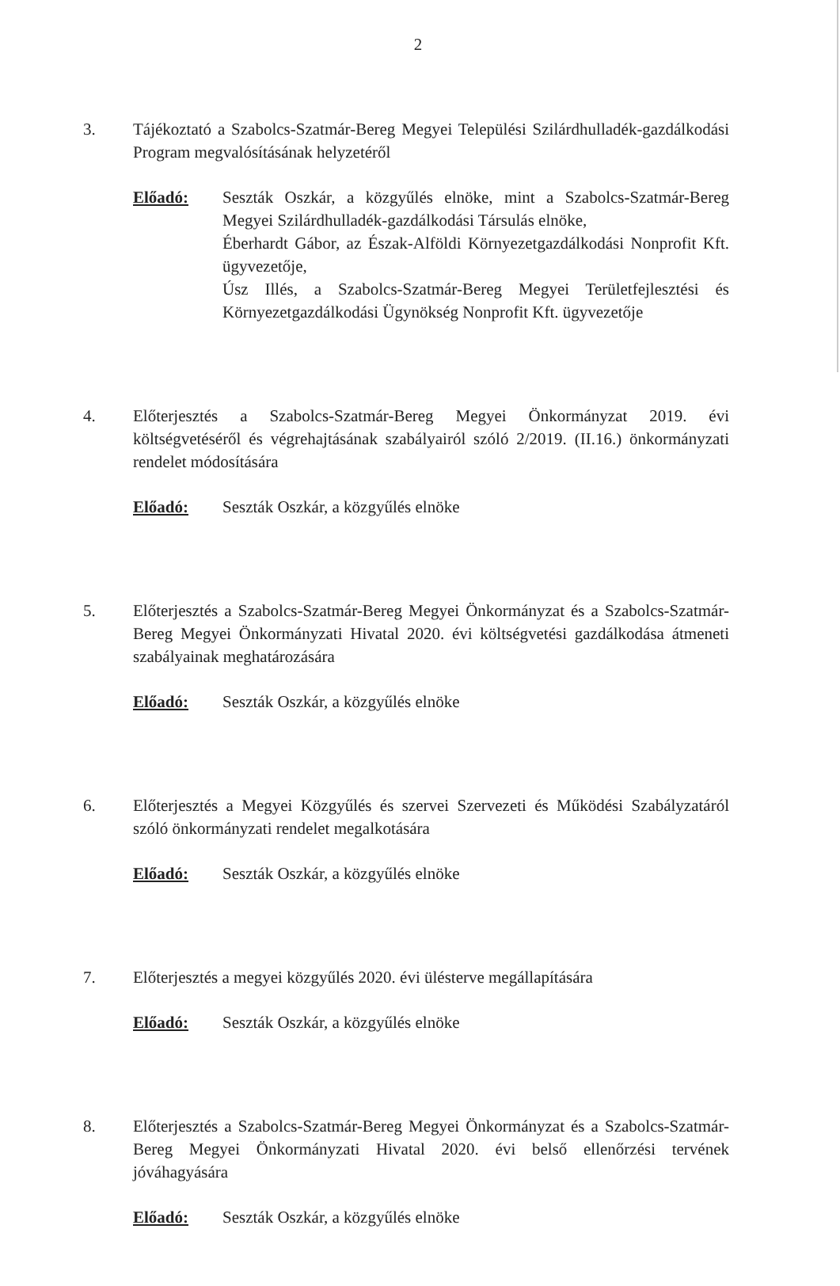2
3. Tájékoztató a Szabolcs-Szatmár-Bereg Megyei Települési Szilárdhulladék-gazdálkodási Program megvalósításának helyzetéről
Előadó: Seszták Oszkár, a közgyűlés elnöke, mint a Szabolcs-Szatmár-Bereg Megyei Szilárdhulladék-gazdálkodási Társulás elnöke,
Éberhardt Gábor, az Észak-Alföldi Környezetgazdálkodási Nonprofit Kft. ügyvezetője,
Úsz Illés, a Szabolcs-Szatmár-Bereg Megyei Területfejlesztési és Környezetgazdálkodási Ügynökség Nonprofit Kft. ügyvezetője
4. Előterjesztés a Szabolcs-Szatmár-Bereg Megyei Önkormányzat 2019. évi költségvetéséről és végrehajtásának szabályairól szóló 2/2019. (II.16.) önkormányzati rendelet módosítására
Előadó: Seszták Oszkár, a közgyűlés elnöke
5. Előterjesztés a Szabolcs-Szatmár-Bereg Megyei Önkormányzat és a Szabolcs-Szatmár-Bereg Megyei Önkormányzati Hivatal 2020. évi költségvetési gazdálkodása átmeneti szabályainak meghatározására
Előadó: Seszták Oszkár, a közgyűlés elnöke
6. Előterjesztés a Megyei Közgyűlés és szervei Szervezeti és Működési Szabályzatáról szóló önkormányzati rendelet megalkotására
Előadó: Seszták Oszkár, a közgyűlés elnöke
7. Előterjesztés a megyei közgyűlés 2020. évi ülésterve megállapítására
Előadó: Seszták Oszkár, a közgyűlés elnöke
8. Előterjesztés a Szabolcs-Szatmár-Bereg Megyei Önkormányzat és a Szabolcs-Szatmár-Bereg Megyei Önkormányzati Hivatal 2020. évi belső ellenőrzési tervének jóváhagyására
Előadó: Seszták Oszkár, a közgyűlés elnöke